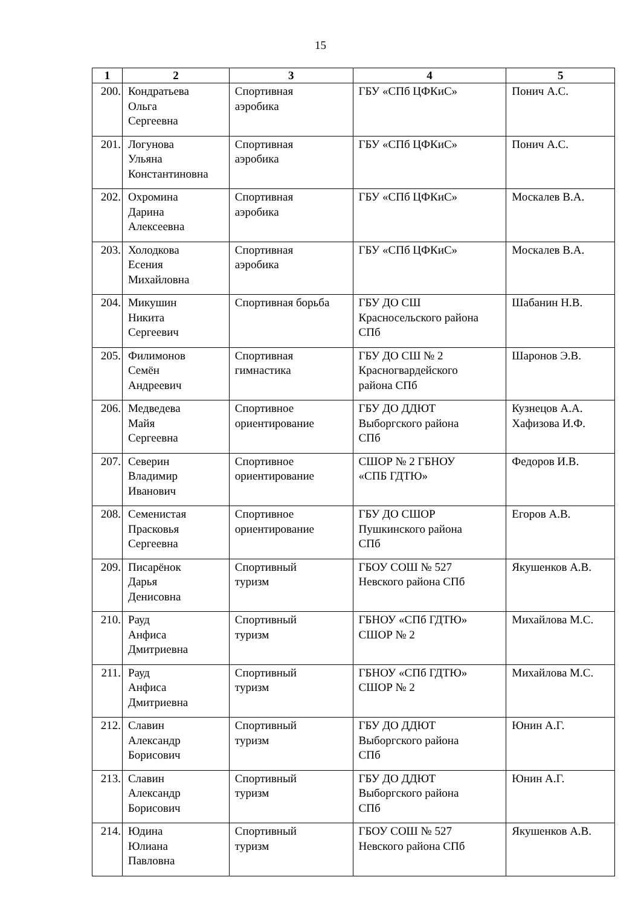15
| 1 | 2 | 3 | 4 | 5 |
| --- | --- | --- | --- | --- |
| 200. | Кондратьева Ольга Сергеевна | Спортивная аэробика | ГБУ «СПб ЦФКиС» | Понич А.С. |
| 201. | Логунова Ульяна Константиновна | Спортивная аэробика | ГБУ «СПб ЦФКиС» | Понич А.С. |
| 202. | Охромина Дарина Алексеевна | Спортивная аэробика | ГБУ «СПб ЦФКиС» | Москалев В.А. |
| 203. | Холодкова Есения Михайловна | Спортивная аэробика | ГБУ «СПб ЦФКиС» | Москалев В.А. |
| 204. | Микушин Никита Сергеевич | Спортивная борьба | ГБУ ДО СШ Красносельского района СПб | Шабанин Н.В. |
| 205. | Филимонов Семён Андреевич | Спортивная гимнастика | ГБУ ДО СШ № 2 Красногвардейского района СПб | Шаронов Э.В. |
| 206. | Медведева Майя Сергеевна | Спортивное ориентирование | ГБУ ДО ДДЮТ Выборгского района СПб | Кузнецов А.А. Хафизова И.Ф. |
| 207. | Северин Владимир Иванович | Спортивное ориентирование | СШОР № 2 ГБНОУ «СПБ ГДТЮ» | Федоров И.В. |
| 208. | Семенистая Прасковья Сергеевна | Спортивное ориентирование | ГБУ ДО СШОР Пушкинского района СПб | Егоров А.В. |
| 209. | Писарёнок Дарья Денисовна | Спортивный туризм | ГБОУ СОШ № 527 Невского района СПб | Якушенков А.В. |
| 210. | Рауд Анфиса Дмитриевна | Спортивный туризм | ГБНОУ «СПб ГДТЮ» СШОР № 2 | Михайлова М.С. |
| 211. | Рауд Анфиса Дмитриевна | Спортивный туризм | ГБНОУ «СПб ГДТЮ» СШОР № 2 | Михайлова М.С. |
| 212. | Славин Александр Борисович | Спортивный туризм | ГБУ ДО ДДЮТ Выборгского района СПб | Юнин А.Г. |
| 213. | Славин Александр Борисович | Спортивный туризм | ГБУ ДО ДДЮТ Выборгского района СПб | Юнин А.Г. |
| 214. | Юдина Юлиана Павловна | Спортивный туризм | ГБОУ СОШ № 527 Невского района СПб | Якушенков А.В. |